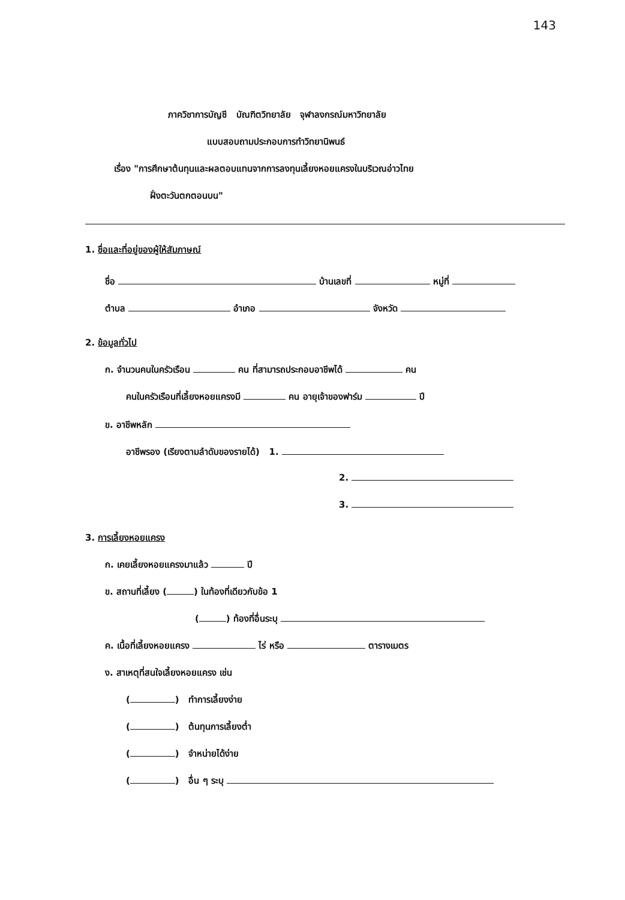143
ภาควิชาการบัญชี บัณฑิตวิทยาลัย จุฬาลงกรณ์มหาวิทยาลัย
แบบสอบถามประกอบการทำวิทยานิพนธ์
เรื่อง "การศึกษาต้นทุนและผลตอบแทนจากการลงทุนเลี้ยงหอยแครงในบริเวณอ่าวไทย
ฝั่งตะวันตกตอนบน"
1. ชื่อและที่อยู่ของผู้ให้สัมภาษณ์
ชื่อ บ้านเลขที่ หมู่ที่
ตำบล อำเภอ จังหวัด
2. ข้อมูลทั่วไป
ก. จำนวนคนในครัวเรือน คน ที่สามารถประกอบอาชีพได้ คน
คนในครัวเรือนที่เลี้ยงหอยแครงมี คน อายุเจ้าของฟาร์ม ปี
ข. อาชีพหลัก
อาชีพรอง (เรียงตามลำดับของรายได้) 1.
2.
3.
3. การเลี้ยงหอยแครง
ก. เคยเลี้ยงหอยแครงมาแล้ว ปี
ข. สถานที่เลี้ยง ( ) ในท้องที่เดียวกับข้อ 1
( ) ท้องที่อื่นระบุ
ค. เนื้อที่เลี้ยงหอยแครง ไร่ หรือ ตารางเมตร
ง. สาเหตุที่สนใจเลี้ยงหอยแครง เช่น
( ) ทำการเลี้ยงง่าย
( ) ต้นทุนการเลี้ยงต่ำ
( ) จำหน่ายได้ง่าย
( ) อื่น ๆ ระบุ